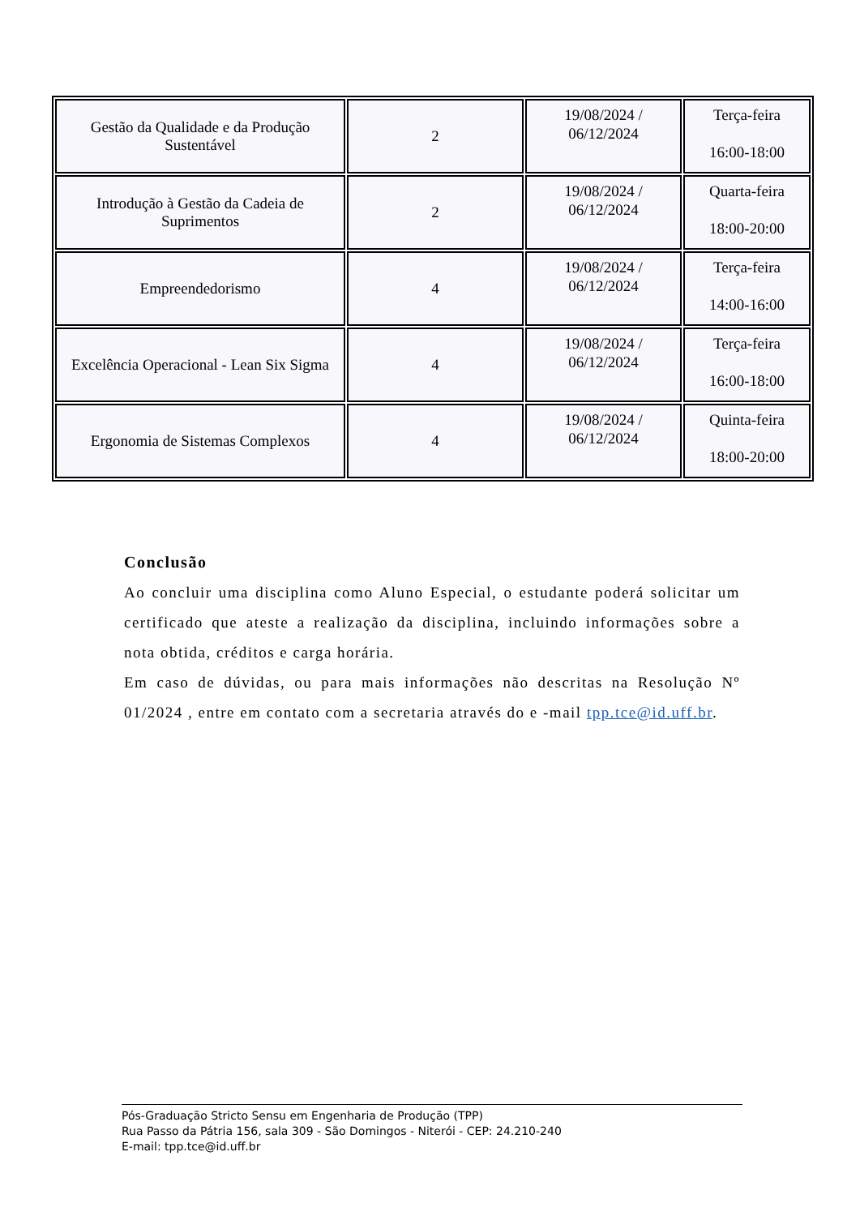| Gestão da Qualidade e da Produção Sustentável | 2 | 19/08/2024 / 06/12/2024 | Terça-feira 16:00-18:00 |
| Introdução à Gestão da Cadeia de Suprimentos | 2 | 19/08/2024 / 06/12/2024 | Quarta-feira 18:00-20:00 |
| Empreendedorismo | 4 | 19/08/2024 / 06/12/2024 | Terça-feira 14:00-16:00 |
| Excelência Operacional - Lean Six Sigma | 4 | 19/08/2024 / 06/12/2024 | Terça-feira 16:00-18:00 |
| Ergonomia de Sistemas Complexos | 4 | 19/08/2024 / 06/12/2024 | Quinta-feira 18:00-20:00 |
Conclusão
Ao concluir uma disciplina como Aluno Especial, o estudante poderá solicitar um certificado que ateste a realização da disciplina, incluindo informações sobre a nota obtida, créditos e carga horária.
Em caso de dúvidas, ou para mais informações não descritas na Resolução Nº 01/2024 , entre em contato com a secretaria através do e -mail tpp.tce@id.uff.br.
Pós-Graduação Stricto Sensu em Engenharia de Produção (TPP)
Rua Passo da Pátria 156, sala 309 - São Domingos - Niterói - CEP: 24.210-240
E-mail: tpp.tce@id.uff.br